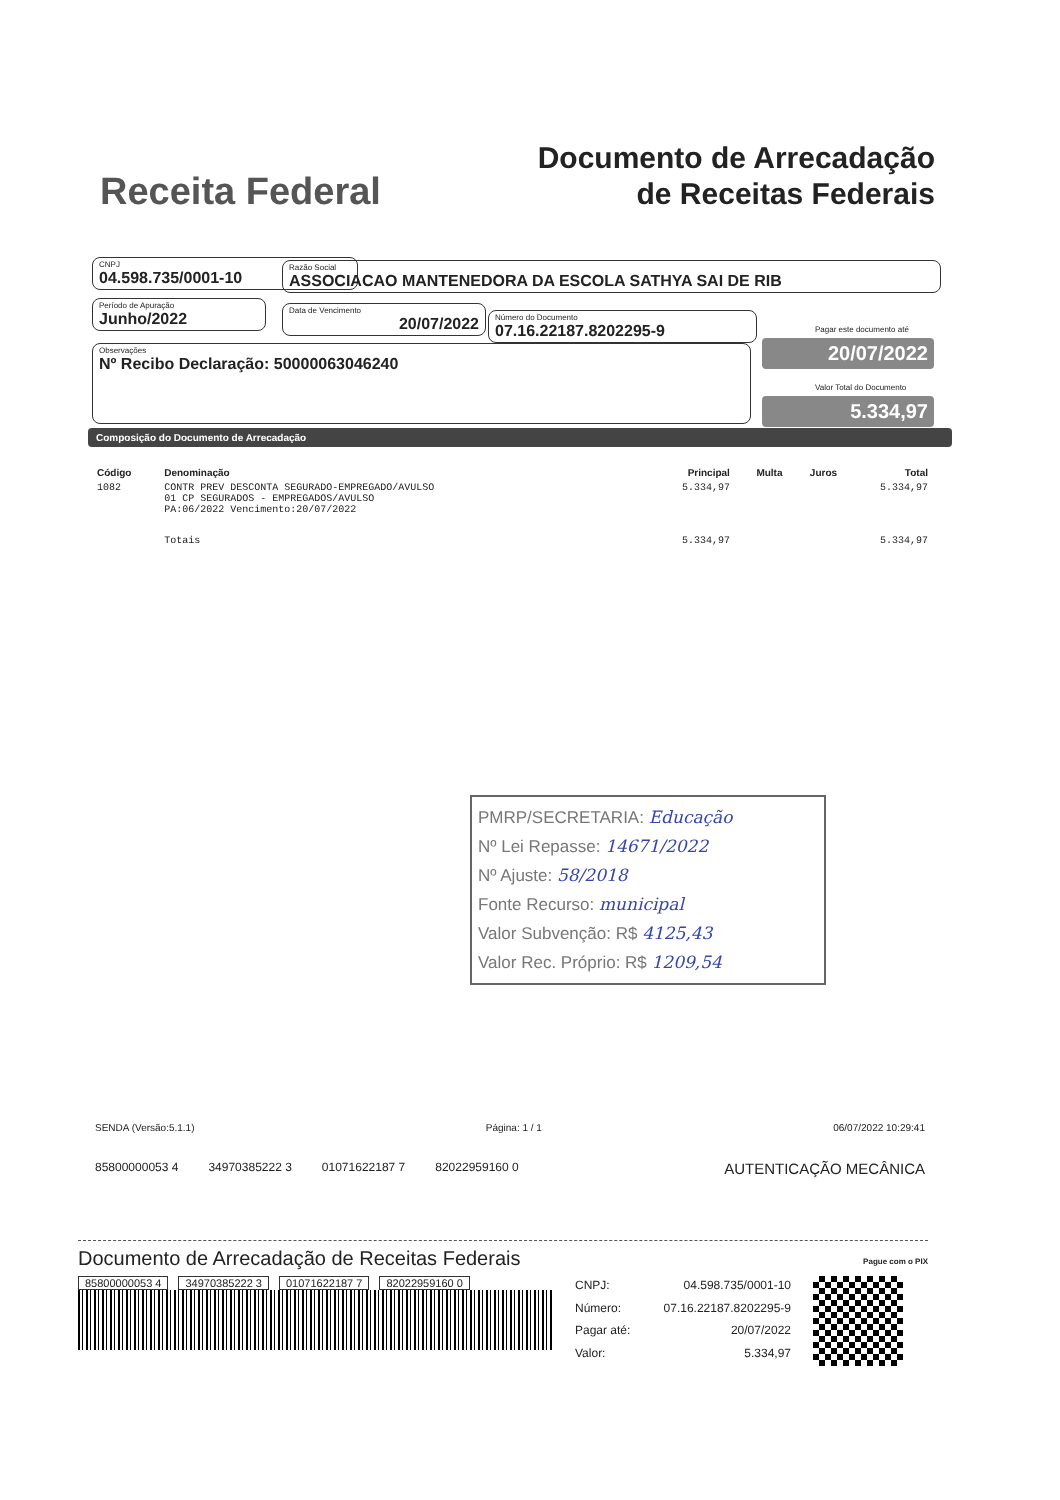Receita Federal
Documento de Arrecadação
de Receitas Federais
CNPJ
04.598.735/0001-10
Razão Social
ASSOCIACAO MANTENEDORA DA ESCOLA SATHYA SAI DE RIB
Período de Apuração
Junho/2022
Data de Vencimento
20/07/2022
Número do Documento
07.16.22187.8202295-9
Pagar este documento até
20/07/2022
Observações
Nº Recibo Declaração: 50000063046240
Valor Total do Documento
5.334,97
Composição do Documento de Arrecadação
| Código | Denominação | Principal | Multa | Juros | Total |
| --- | --- | --- | --- | --- | --- |
| 1082 | CONTR PREV DESCONTA SEGURADO-EMPREGADO/AVULSO 01 CP SEGURADOS - EMPREGADOS/AVULSO PA:06/2022 Vencimento:20/07/2022 | 5.334,97 | | | 5.334,97 |
| | Totais | 5.334,97 | | | 5.334,97 |
PMRP/SECRETARIA: Educação
Nº Lei Repasse: 14671/2022
Nº Ajuste: 58/2018
Fonte Recurso: municipal
Valor Subvenção: R$ 4125,43
Valor Rec. Próprio: R$ 1209,54
SENDA (Versão:5.1.1) Página: 1 / 1 06/07/2022 10:29:41
85800000053 4 34970385222 3 01071622187 7 82022959160 0 AUTENTICAÇÃO MECÂNICA
Documento de Arrecadação de Receitas Federais Pague com o PIX
85800000053 4 34970385222 3 01071622187 7 82022959160 0
| CNPJ: | 04.598.735/0001-10 |
| Número: | 07.16.22187.8202295-9 |
| Pagar até: | 20/07/2022 |
| Valor: | 5.334,97 |